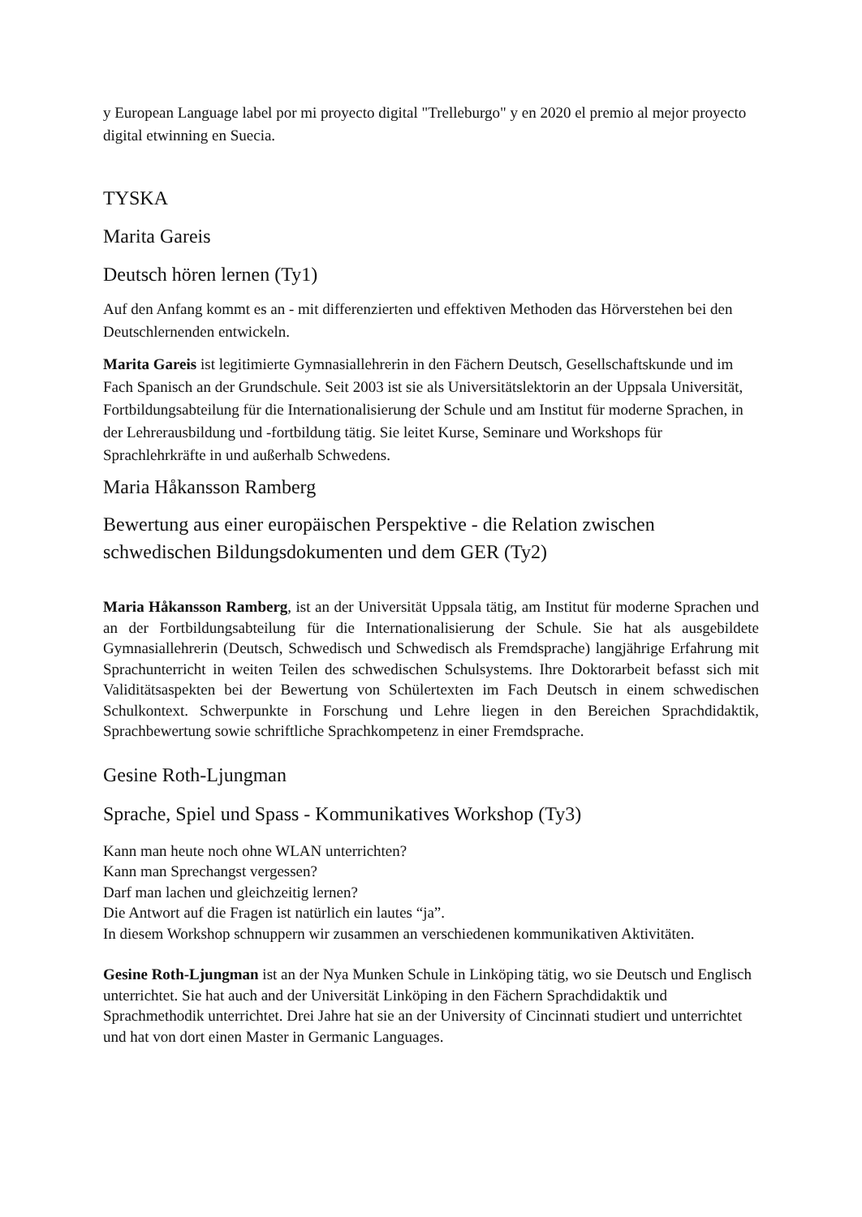y European Language label por mi proyecto digital "Trelleburgo" y en 2020 el premio al mejor proyecto digital etwinning en Suecia.
TYSKA
Marita Gareis
Deutsch hören lernen (Ty1)
Auf den Anfang kommt es an - mit differenzierten und effektiven Methoden das Hörverstehen bei den Deutschlernenden entwickeln.
Marita Gareis ist legitimierte Gymnasiallehrerin in den Fächern Deutsch, Gesellschaftskunde und im Fach Spanisch an der Grundschule. Seit 2003 ist sie als Universitätslektorin an der Uppsala Universität, Fortbildungsabteilung für die Internationalisierung der Schule und am Institut für moderne Sprachen, in der Lehrerausbildung und -fortbildung tätig. Sie leitet Kurse, Seminare und Workshops für Sprachlehrkräfte in und außerhalb Schwedens.
Maria Håkansson Ramberg
Bewertung aus einer europäischen Perspektive - die Relation zwischen schwedischen Bildungsdokumenten und dem GER (Ty2)
Maria Håkansson Ramberg, ist an der Universität Uppsala tätig, am Institut für moderne Sprachen und an der Fortbildungsabteilung für die Internationalisierung der Schule. Sie hat als ausgebildete Gymnasiallehrerin (Deutsch, Schwedisch und Schwedisch als Fremdsprache) langjährige Erfahrung mit Sprachunterricht in weiten Teilen des schwedischen Schulsystems. Ihre Doktorarbeit befasst sich mit Validitätsaspekten bei der Bewertung von Schülertexten im Fach Deutsch in einem schwedischen Schulkontext. Schwerpunkte in Forschung und Lehre liegen in den Bereichen Sprachdidaktik, Sprachbewertung sowie schriftliche Sprachkompetenz in einer Fremdsprache.
Gesine Roth-Ljungman
Sprache, Spiel und Spass - Kommunikatives Workshop (Ty3)
Kann man heute noch ohne WLAN unterrichten?
Kann man Sprechangst vergessen?
Darf man lachen und gleichzeitig lernen?
Die Antwort auf die Fragen ist natürlich ein lautes “ja”.
In diesem Workshop schnuppern wir zusammen an verschiedenen kommunikativen Aktivitäten.
Gesine Roth-Ljungman ist an der Nya Munken Schule in Linköping tätig, wo sie Deutsch und Englisch unterrichtet. Sie hat auch and der Universität Linköping in den Fächern Sprachdidaktik und Sprachmethodik unterrichtet. Drei Jahre hat sie an der University of Cincinnati studiert und unterrichtet und hat von dort einen Master in Germanic Languages.